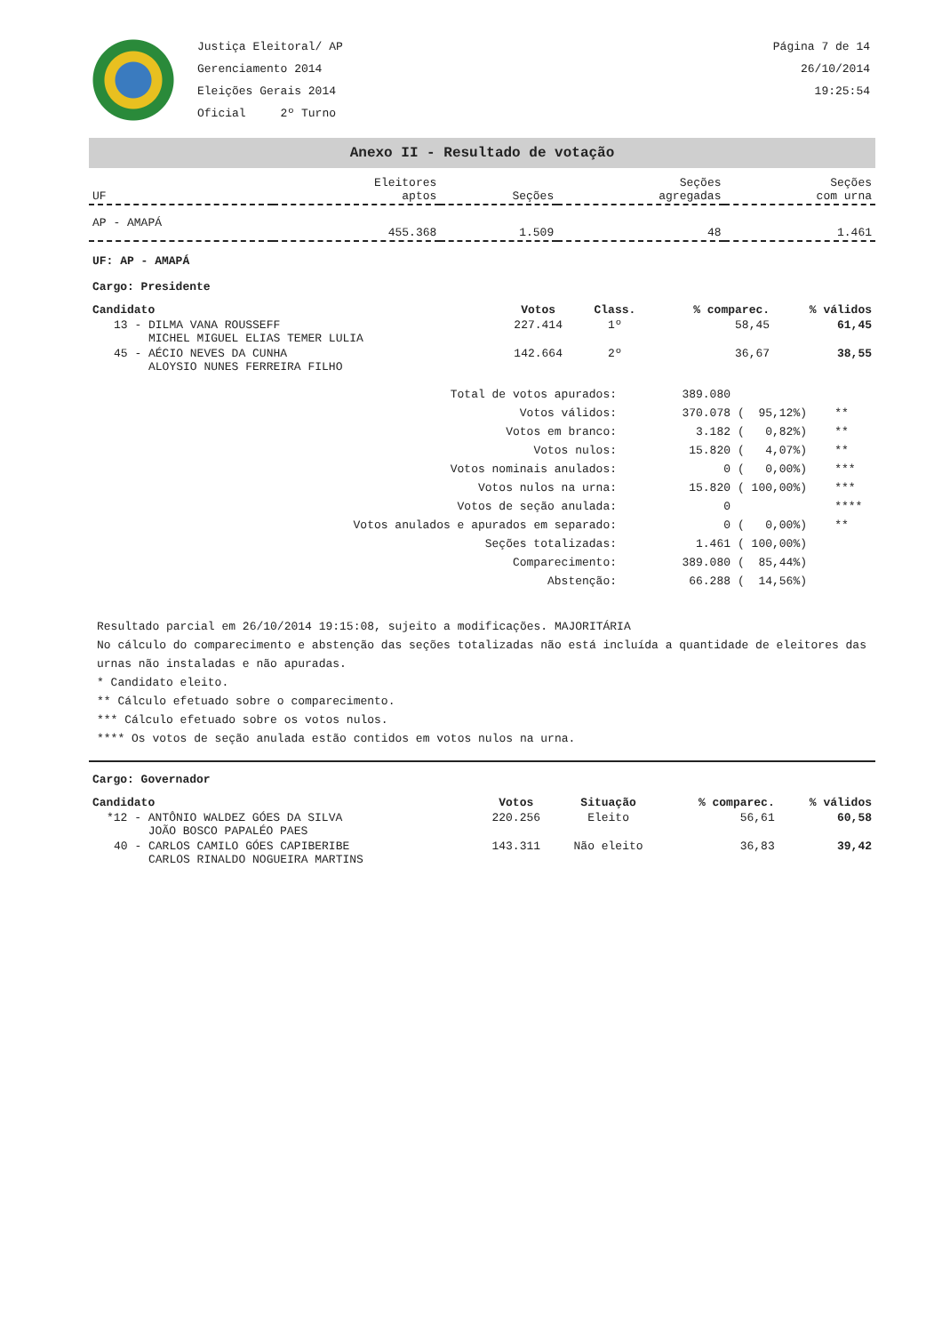Justiça Eleitoral/ AP
Gerenciamento 2014
Eleições Gerais 2014
Oficial 2º Turno
Página 7 de 14
26/10/2014
19:25:54
Anexo II - Resultado de votação
| UF | Eleitores aptos | Seções | Seções agregadas | Seções com urna |
| --- | --- | --- | --- | --- |
| AP - AMAPÁ | 455.368 | 1.509 | 48 | 1.461 |
UF: AP - AMAPÁ
Cargo: Presidente
| Candidato | Votos | Class. | % comparec. | % válidos |
| --- | --- | --- | --- | --- |
| 13 - DILMA VANA ROUSSEFF MICHEL MIGUEL ELIAS TEMER LULIA | 227.414 | 1º | 58,45 | 61,45 |
| 45 - AÉCIO NEVES DA CUNHA ALOYSIO NUNES FERREIRA FILHO | 142.664 | 2º | 36,67 | 38,55 |
| Total de votos apurados: | 389.080 | | |
| Votos válidos: | 370.078 | ( 95,12%) | ** |
| Votos em branco: | 3.182 | ( 0,82%) | ** |
| Votos nulos: | 15.820 | ( 4,07%) | ** |
| Votos nominais anulados: | 0 | ( 0,00%) | *** |
| Votos nulos na urna: | 15.820 | ( 100,00%) | *** |
| Votos de seção anulada: | 0 | | **** |
| Votos anulados e apurados em separado: | 0 | ( 0,00%) | ** |
| Seções totalizadas: | 1.461 | ( 100,00%) | |
| Comparecimento: | 389.080 | ( 85,44%) | |
| Abstenção: | 66.288 | ( 14,56%) | |
Resultado parcial em 26/10/2014 19:15:08, sujeito a modificações. MAJORITÁRIA
No cálculo do comparecimento e abstenção das seções totalizadas não está incluída a quantidade de eleitores das urnas não instaladas e não apuradas.
* Candidato eleito.
** Cálculo efetuado sobre o comparecimento.
*** Cálculo efetuado sobre os votos nulos.
**** Os votos de seção anulada estão contidos em votos nulos na urna.
Cargo: Governador
| Candidato | Votos | Situação | % comparec. | % válidos |
| --- | --- | --- | --- | --- |
| *12 - ANTÔNIO WALDEZ GÓES DA SILVA JOÃO BOSCO PAPALÉO PAES | 220.256 | Eleito | 56,61 | 60,58 |
| 40 - CARLOS CAMILO GÓES CAPIBERIBE CARLOS RINALDO NOGUEIRA MARTINS | 143.311 | Não eleito | 36,83 | 39,42 |